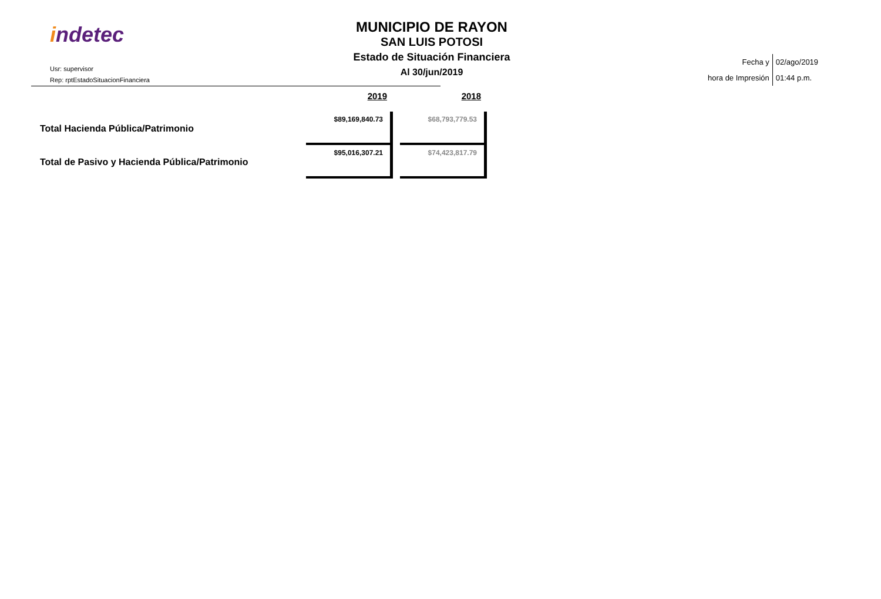indetec
Usr: supervisor
Rep: rptEstadoSituacionFinanciera
MUNICIPIO DE RAYON
SAN LUIS POTOSI
Estado de Situación Financiera
Al 30/jun/2019
| Fecha y | 02/ago/2019 |
| hora de Impresión | 01:44 p.m. |
| | 2019 | 2018 |
| --- | --- | --- |
| Total Hacienda Pública/Patrimonio | $89,169,840.73 | $68,793,779.53 |
| Total de Pasivo y Hacienda Pública/Patrimonio | $95,016,307.21 | $74,423,817.79 |